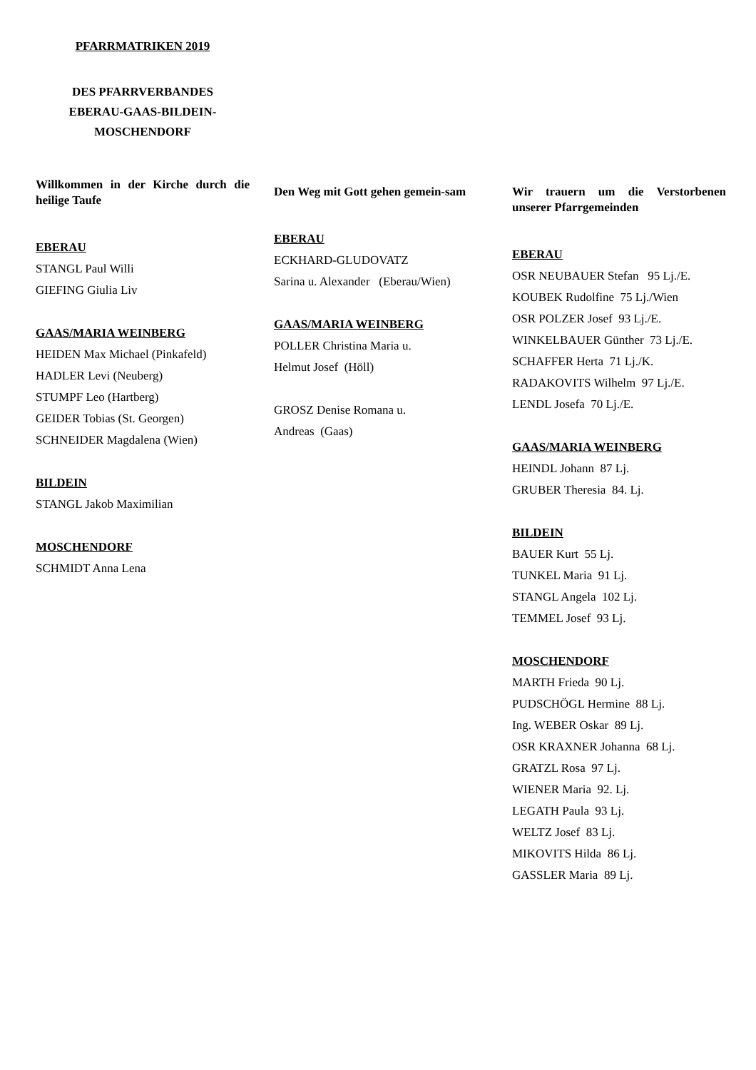PFARRMATRIKEN 2019
DES PFARRVERBANDES
EBERAU-GAAS-BILDEIN-
MOSCHENDORF
Willkommen in der Kirche durch die heilige Taufe
EBERAU
STANGL Paul Willi
GIEFING Giulia Liv
GAAS/MARIA WEINBERG
HEIDEN Max Michael (Pinkafeld)
HADLER Levi (Neuberg)
STUMPF Leo (Hartberg)
GEIDER Tobias (St. Georgen)
SCHNEIDER Magdalena (Wien)
BILDEIN
STANGL Jakob Maximilian
MOSCHENDORF
SCHMIDT Anna Lena
Den Weg mit Gott gehen gemein-sam
EBERAU
ECKHARD-GLUDOVATZ
Sarina u. Alexander (Eberau/Wien)
GAAS/MARIA WEINBERG
POLLER Christina Maria u.
Helmut Josef (Höll)
GROSZ Denise Romana u.
Andreas (Gaas)
Wir trauern um die Verstorbenen unserer Pfarrgemeinden
EBERAU
OSR NEUBAUER Stefan 95 Lj./E.
KOUBEK Rudolfine 75 Lj./Wien
OSR POLZER Josef 93 Lj./E.
WINKELBAUER Günther 73 Lj./E.
SCHAFFER Herta 71 Lj./K.
RADAKOVITS Wilhelm 97 Lj./E.
LENDL Josefa 70 Lj./E.
GAAS/MARIA WEINBERG
HEINDL Johann 87 Lj.
GRUBER Theresia 84. Lj.
BILDEIN
BAUER Kurt 55 Lj.
TUNKEL Maria 91 Lj.
STANGL Angela 102 Lj.
TEMMEL Josef 93 Lj.
MOSCHENDORF
MARTH Frieda 90 Lj.
PUDSCHÖGL Hermine 88 Lj.
Ing. WEBER Oskar 89 Lj.
OSR KRAXNER Johanna 68 Lj.
GRATZL Rosa 97 Lj.
WIENER Maria 92. Lj.
LEGATH Paula 93 Lj.
WELTZ Josef 83 Lj.
MIKOVITS Hilda 86 Lj.
GASSLER Maria 89 Lj.